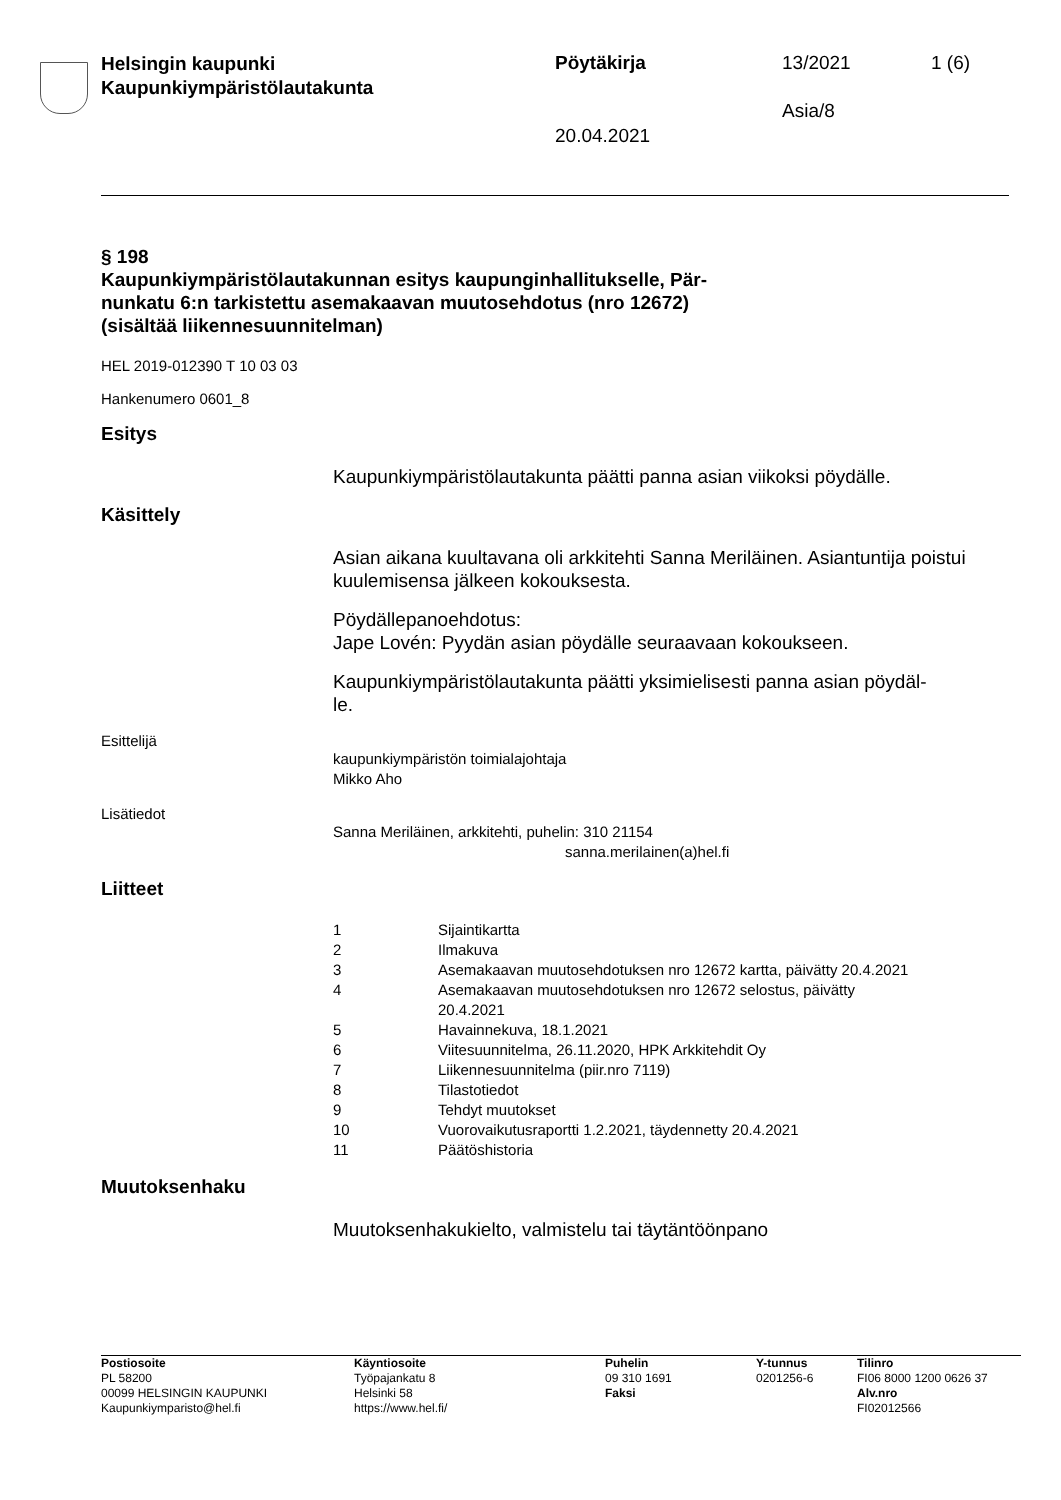Helsingin kaupunki
Kaupunkiympäristölautakunta
Pöytäkirja 13/2021 1 (6)
Asia/8
20.04.2021
§ 198
Kaupunkiympäristölautakunnan esitys kaupunginhallitukselle, Pär-
nunkatu 6:n tarkistettu asemakaavan muutosehdotus (nro 12672)
(sisältää liikennesuunnitelman)
HEL 2019-012390 T 10 03 03
Hankenumero 0601_8
Esitys
Kaupunkiympäristölautakunta päätti panna asian viikoksi pöydälle.
Käsittely
Asian aikana kuultavana oli arkkitehti Sanna Meriläinen. Asiantuntija poistui kuulemisensa jälkeen kokouksesta.
Pöydällepanoehdotus:
Jape Lovén: Pyydän asian pöydälle seuraavaan kokoukseen.
Kaupunkiympäristölautakunta päätti yksimielisesti panna asian pöydäl-
le.
Esittelijä
kaupunkiympäristön toimialajohtaja
Mikko Aho
Lisätiedot
Sanna Meriläinen, arkkitehti, puhelin: 310 21154
sanna.merilainen(a)hel.fi
Liitteet
| 1 | Sijaintikartta |
| 2 | Ilmakuva |
| 3 | Asemakaavan muutosehdotuksen nro 12672 kartta, päivätty 20.4.2021 |
| 4 | Asemakaavan muutosehdotuksen nro 12672 selostus, päivätty 20.4.2021 |
| 5 | Havainnekuva, 18.1.2021 |
| 6 | Viitesuunnitelma, 26.11.2020, HPK Arkkitehdit Oy |
| 7 | Liikennesuunnitelma (piir.nro 7119) |
| 8 | Tilastotiedot |
| 9 | Tehdyt muutokset |
| 10 | Vuorovaikutusraportti 1.2.2021, täydennetty 20.4.2021 |
| 11 | Päätöshistoria |
Muutoksenhaku
Muutoksenhakukielto, valmistelu tai täytäntöönpano
Postiosoite
PL 58200
00099 HELSINGIN KAUPUNKI
Kaupunkiymparisto@hel.fi
Käyntiosoite
Työpajankatu 8
Helsinki 58
https://www.hel.fi/
Puhelin
09 310 1691
Faksi
Y-tunnus
0201256-6
Tilinro
FI06 8000 1200 0626 37
Alv.nro
FI02012566